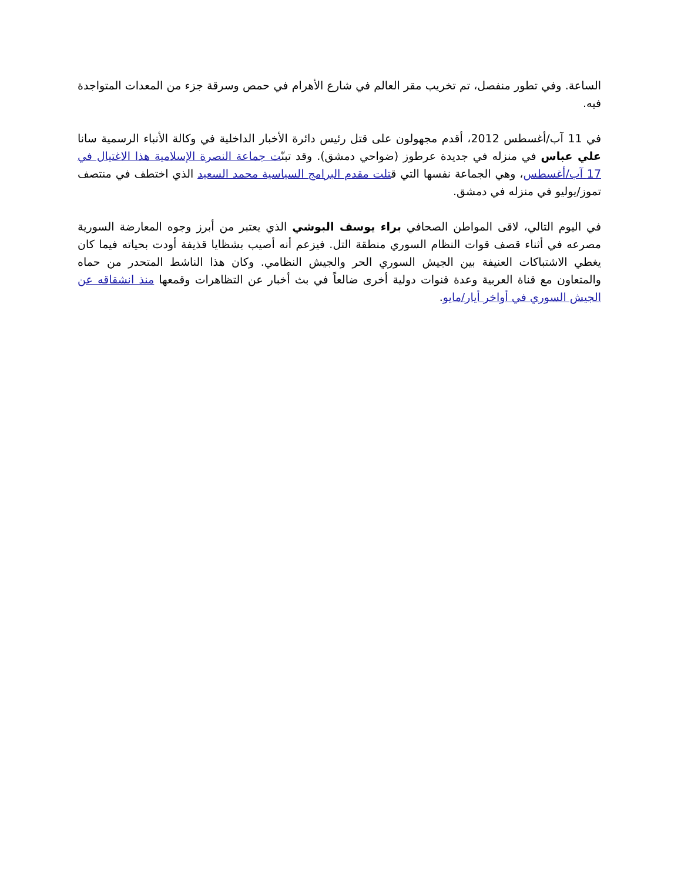الساعة. وفي تطور منفصل، تم تخريب مقر العالم في شارع الأهرام في حمص وسرقة جزء من المعدات المتواجدة فيه.
في 11 آب/أغسطس 2012، أقدم مجهولون على قتل رئيس دائرة الأخبار الداخلية في وكالة الأنباء الرسمية سانا علي عباس في منزله في جديدة عرطوز (ضواحي دمشق). وقد تبنّت جماعة النصرة الإسلامية هذا الاغتيال في 17 آب/أغسطس، وهي الجماعة نفسها التي قتلت مقدم البرامج السياسية محمد السعيد الذي اختطف في منتصف تموز/يوليو في منزله في دمشق.
في اليوم التالي، لاقى المواطن الصحافي براء يوسف البوشي الذي يعتبر من أبرز وجوه المعارضة السورية مصرعه في أثناء قصف قوات النظام السوري منطقة التل. فيزعم أنه أصيب بشظايا قذيفة أودت بحياته فيما كان يغطي الاشتباكات العنيفة بين الجيش السوري الحر والجيش النظامي. وكان هذا الناشط المتحدر من حماه والمتعاون مع قناة العربية وعدة قنوات دولية أخرى ضالعاً في بث أخبار عن التظاهرات وقمعها منذ انشقاقه عن الجيش السوري في أواخر أيار/مايو.